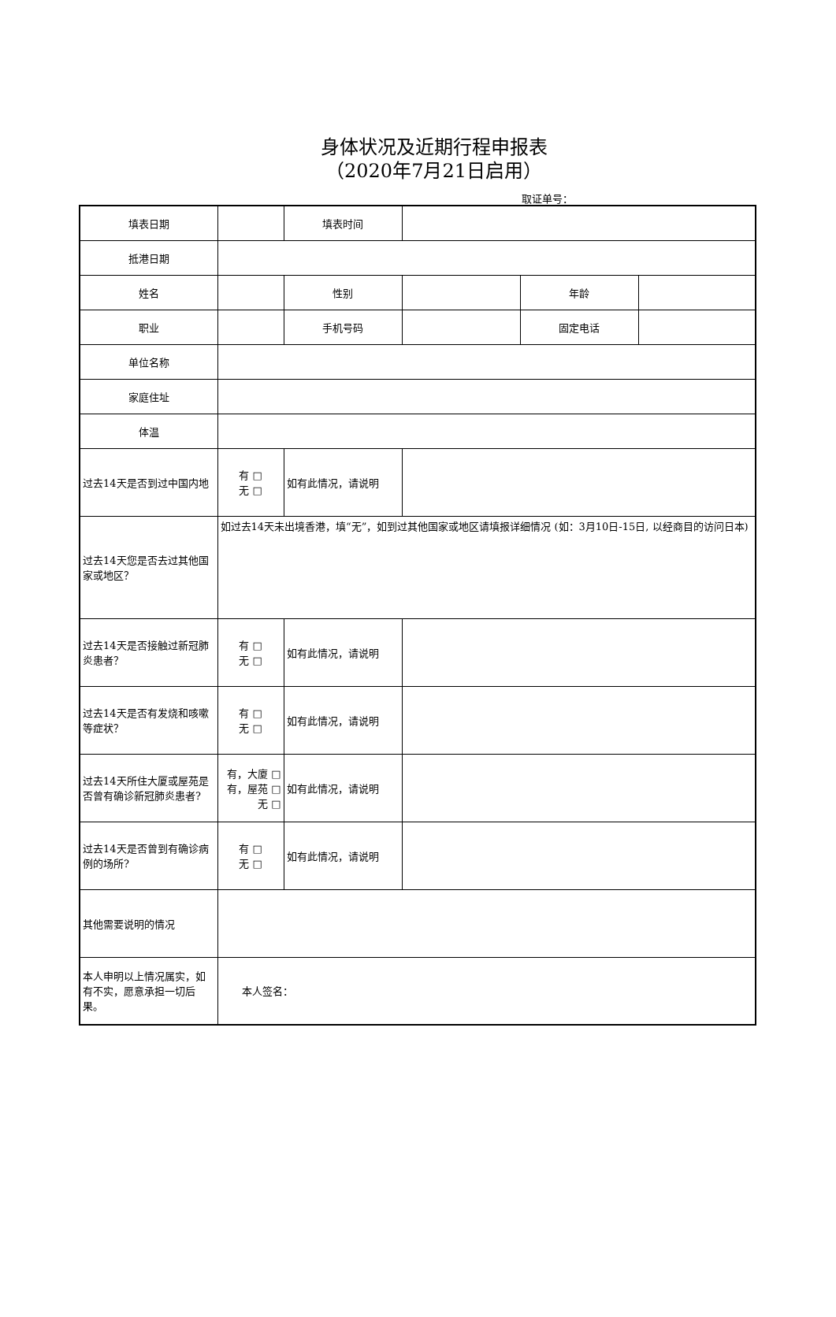身体状况及近期行程申报表
（2020年7月21日启用）
取证单号：
| 填表日期 | | 填表时间 | | | |
| 抵港日期 | | | | | |
| 姓名 | | 性别 | | 年龄 | |
| 职业 | | 手机号码 | | 固定电话 | |
| 单位名称 | | | | | |
| 家庭住址 | | | | | |
| 体温 | | | | | |
| 过去14天是否到过中国内地 | 有 □ 无 □ | 如有此情况，请说明 | | | |
| 过去14天您是否去过其他国家或地区？ | 如过去14天未出境香港，填“无”，如到过其他国家或地区请填报详细情况 (如：3月10日-15日, 以经商目的访问日本) | | | | |
| 过去14天是否接触过新冠肺炎患者？ | 有 □ 无 □ | 如有此情况，请说明 | | | |
| 过去14天是否有发烧和咳嗽等症状？ | 有 □ 无 □ | 如有此情况，请说明 | | | |
| 过去14天所住大厦或屋苑是否曾有确诊新冠肺炎患者? | 有，大廈 □ 有，屋苑 □ 无 □ | 如有此情况，请说明 | | | |
| 过去14天是否曾到有确诊病例的场所? | 有 □ 无 □ | 如有此情况，请说明 | | | |
| 其他需要说明的情况 | | | | | |
| 本人申明以上情况属实，如有不实，愿意承担一切后果。 | 本人签名： | | | | |